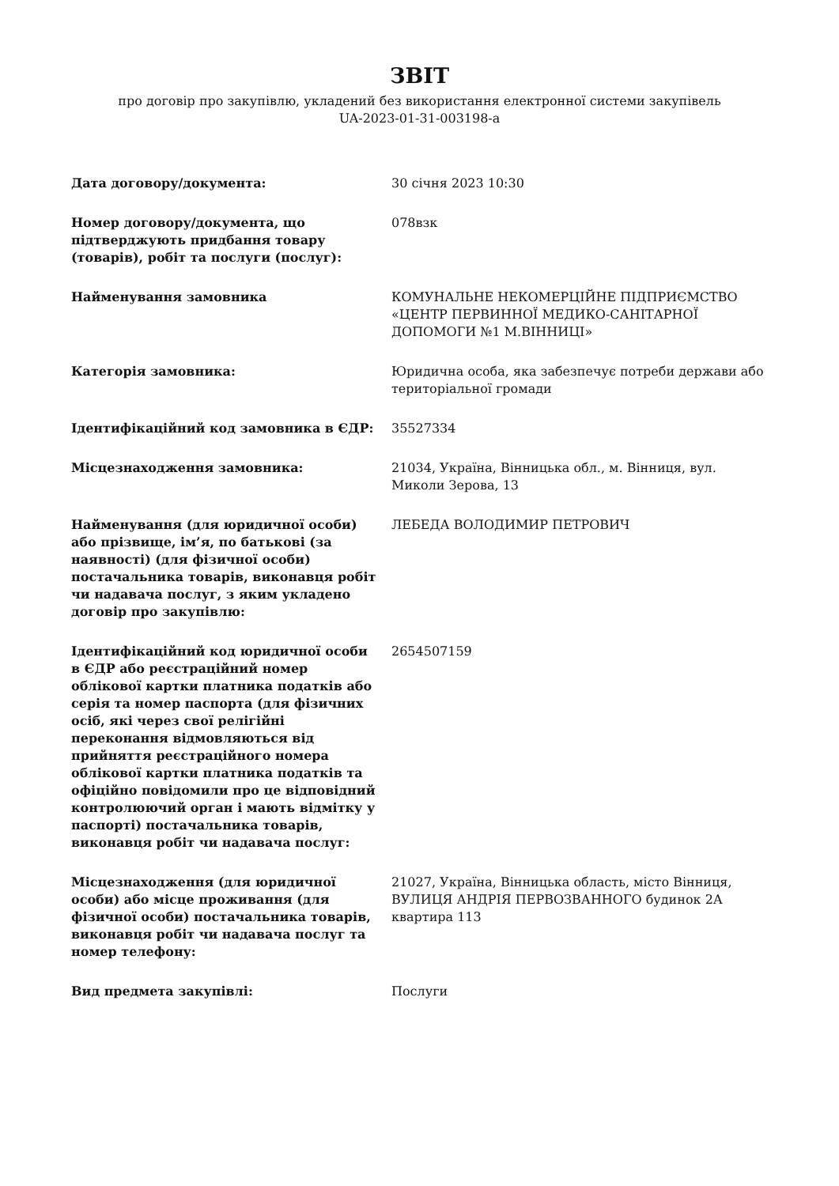ЗВІТ
про договір про закупівлю, укладений без використання електронної системи закупівель
UA-2023-01-31-003198-a
| Дата договору/документа: | 30 січня 2023 10:30 |
| Номер договору/документа, що підтверджують придбання товару (товарів), робіт та послуги (послуг): | 078взк |
| Найменування замовника | КОМУНАЛЬНЕ НЕКОМЕРЦІЙНЕ ПІДПРИЄМСТВО «ЦЕНТР ПЕРВИННОЇ МЕДИКО-САНІТАРНОЇ ДОПОМОГИ №1 М.ВІННИЦІ» |
| Категорія замовника: | Юридична особа, яка забезпечує потреби держави або територіальної громади |
| Ідентифікаційний код замовника в ЄДР: | 35527334 |
| Місцезнаходження замовника: | 21034, Україна, Вінницька обл., м. Вінниця, вул. Миколи Зерова, 13 |
| Найменування (для юридичної особи) або прізвище, ім’я, по батькові (за наявності) (для фізичної особи) постачальника товарів, виконавця робіт чи надавача послуг, з яким укладено договір про закупівлю: | ЛЕБЕДА ВОЛОДИМИР ПЕТРОВИЧ |
| Ідентифікаційний код юридичної особи в ЄДР або реєстраційний номер облікової картки платника податків або серія та номер паспорта (для фізичних осіб, які через свої релігійні переконання відмовляються від прийняття реєстраційного номера облікової картки платника податків та офіційно повідомили про це відповідний контролюючий орган і мають відмітку у паспорті) постачальника товарів, виконавця робіт чи надавача послуг: | 2654507159 |
| Місцезнаходження (для юридичної особи) або місце проживання (для фізичної особи) постачальника товарів, виконавця робіт чи надавача послуг та номер телефону: | 21027, Україна, Вінницька область, місто Вінниця, ВУЛИЦЯ АНДРІЯ ПЕРВОЗВАННОГО будинок 2А квартира 113 |
| Вид предмета закупівлі: | Послуги |